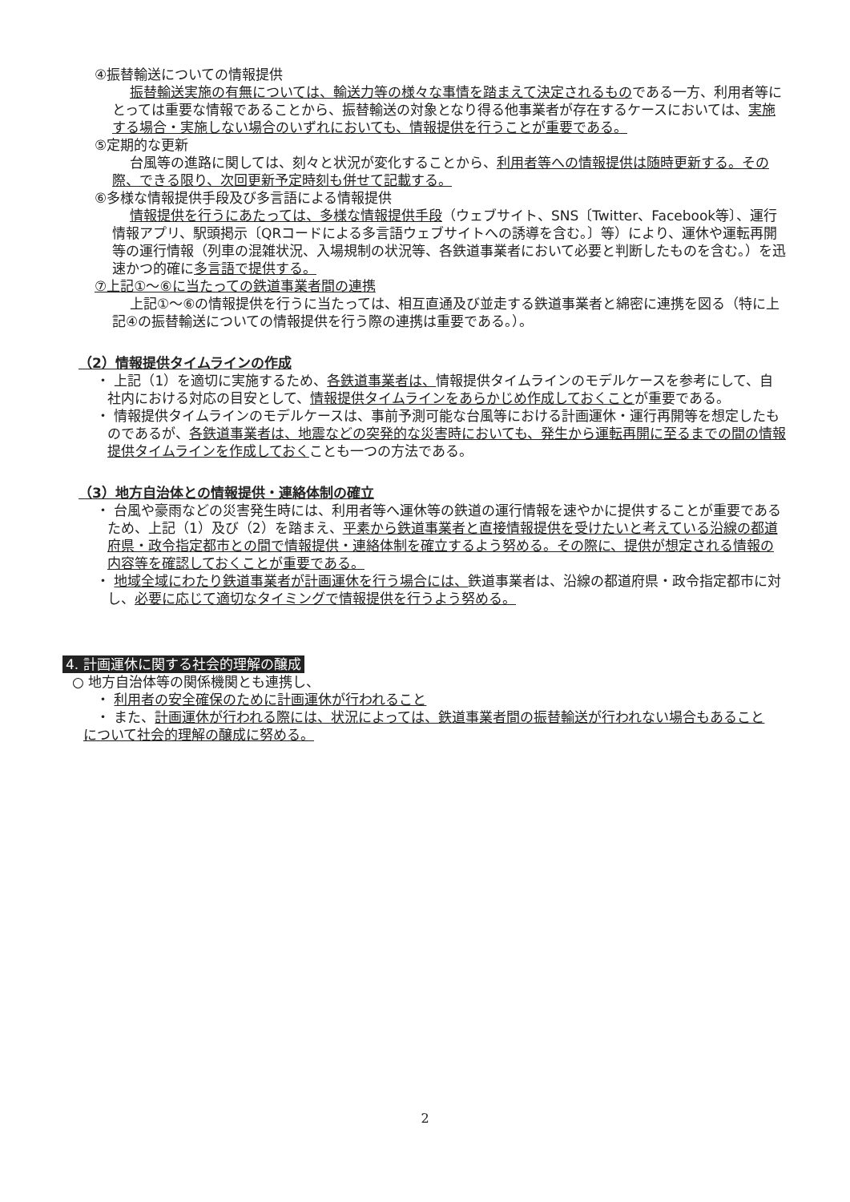④振替輸送についての情報提供
振替輸送実施の有無については、輸送力等の様々な事情を踏まえて決定されるものである一方、利用者等にとっては重要な情報であることから、振替輸送の対象となり得る他事業者が存在するケースにおいては、実施する場合・実施しない場合のいずれにおいても、情報提供を行うことが重要である。
⑤定期的な更新
台風等の進路に関しては、刻々と状況が変化することから、利用者等への情報提供は随時更新する。その際、できる限り、次回更新予定時刻も併せて記載する。
⑥多様な情報提供手段及び多言語による情報提供
情報提供を行うにあたっては、多様な情報提供手段（ウェブサイト、SNS〔Twitter、Facebook等〕、運行情報アプリ、駅頭掲示〔QRコードによる多言語ウェブサイトへの誘導を含む。〕等）により、運休や運転再開等の運行情報（列車の混雑状況、入場規制の状況等、各鉄道事業者において必要と判断したものを含む。）を迅速かつ的確に多言語で提供する。
⑦上記①～⑥に当たっての鉄道事業者間の連携
上記①～⑥の情報提供を行うに当たっては、相互直通及び並走する鉄道事業者と綿密に連携を図る（特に上記④の振替輸送についての情報提供を行う際の連携は重要である。）。
（2）情報提供タイムラインの作成
・ 上記（1）を適切に実施するため、各鉄道事業者は、情報提供タイムラインのモデルケースを参考にして、自社内における対応の目安として、情報提供タイムラインをあらかじめ作成しておくことが重要である。
・ 情報提供タイムラインのモデルケースは、事前予測可能な台風等における計画運休・運行再開等を想定したものであるが、各鉄道事業者は、地震などの突発的な災害時においても、発生から運転再開に至るまでの間の情報提供タイムラインを作成しておくことも一つの方法である。
（3）地方自治体との情報提供・連絡体制の確立
・ 台風や豪雨などの災害発生時には、利用者等へ運休等の鉄道の運行情報を速やかに提供することが重要であるため、上記（1）及び（2）を踏まえ、平素から鉄道事業者と直接情報提供を受けたいと考えている沿線の都道府県・政令指定都市との間で情報提供・連絡体制を確立するよう努める。その際に、提供が想定される情報の内容等を確認しておくことが重要である。
・ 地域全域にわたり鉄道事業者が計画運休を行う場合には、鉄道事業者は、沿線の都道府県・政令指定都市に対し、必要に応じて適切なタイミングで情報提供を行うよう努める。
4. 計画運休に関する社会的理解の醸成
○ 地方自治体等の関係機関とも連携し、
・ 利用者の安全確保のために計画運休が行われること
・ また、計画運休が行われる際には、状況によっては、鉄道事業者間の振替輸送が行われない場合もあること
について社会的理解の醸成に努める。
2